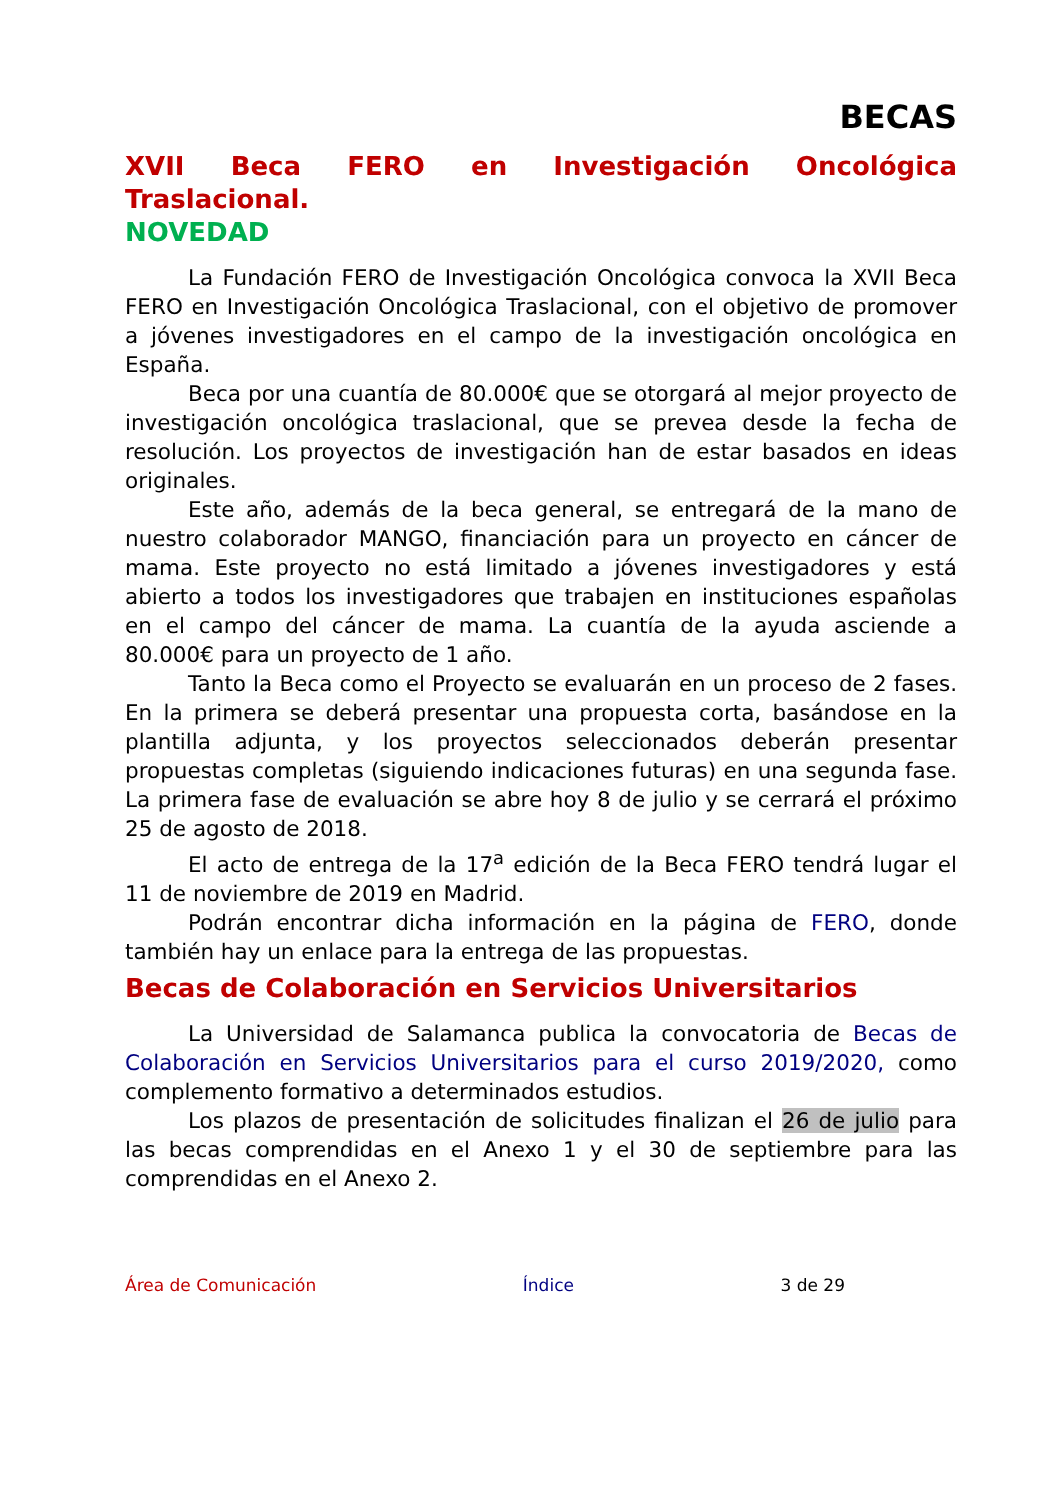BECAS
XVII Beca FERO en Investigación Oncológica Traslacional.
NOVEDAD
La Fundación FERO de Investigación Oncológica convoca la XVII Beca FERO en Investigación Oncológica Traslacional, con el objetivo de promover a jóvenes investigadores en el campo de la investigación oncológica en España.
Beca por una cuantía de 80.000€ que se otorgará al mejor proyecto de investigación oncológica traslacional, que se prevea desde la fecha de resolución. Los proyectos de investigación han de estar basados en ideas originales.
Este año, además de la beca general, se entregará de la mano de nuestro colaborador MANGO, financiación para un proyecto en cáncer de mama. Este proyecto no está limitado a jóvenes investigadores y está abierto a todos los investigadores que trabajen en instituciones españolas en el campo del cáncer de mama. La cuantía de la ayuda asciende a 80.000€ para un proyecto de 1 año.
Tanto la Beca como el Proyecto se evaluarán en un proceso de 2 fases. En la primera se deberá presentar una propuesta corta, basándose en la plantilla adjunta, y los proyectos seleccionados deberán presentar propuestas completas (siguiendo indicaciones futuras) en una segunda fase. La primera fase de evaluación se abre hoy 8 de julio y se cerrará el próximo 25 de agosto de 2018.
El acto de entrega de la 17<sup>a</sup> edición de la Beca FERO tendrá lugar el 11 de noviembre de 2019 en Madrid.
Podrán encontrar dicha información en la página de FERO, donde también hay un enlace para la entrega de las propuestas.
Becas de Colaboración en Servicios Universitarios
La Universidad de Salamanca publica la convocatoria de Becas de Colaboración en Servicios Universitarios para el curso 2019/2020, como complemento formativo a determinados estudios.
Los plazos de presentación de solicitudes finalizan el 26 de julio para las becas comprendidas en el Anexo 1 y el 30 de septiembre para las comprendidas en el Anexo 2.
Área de Comunicación Índice 3 de 29